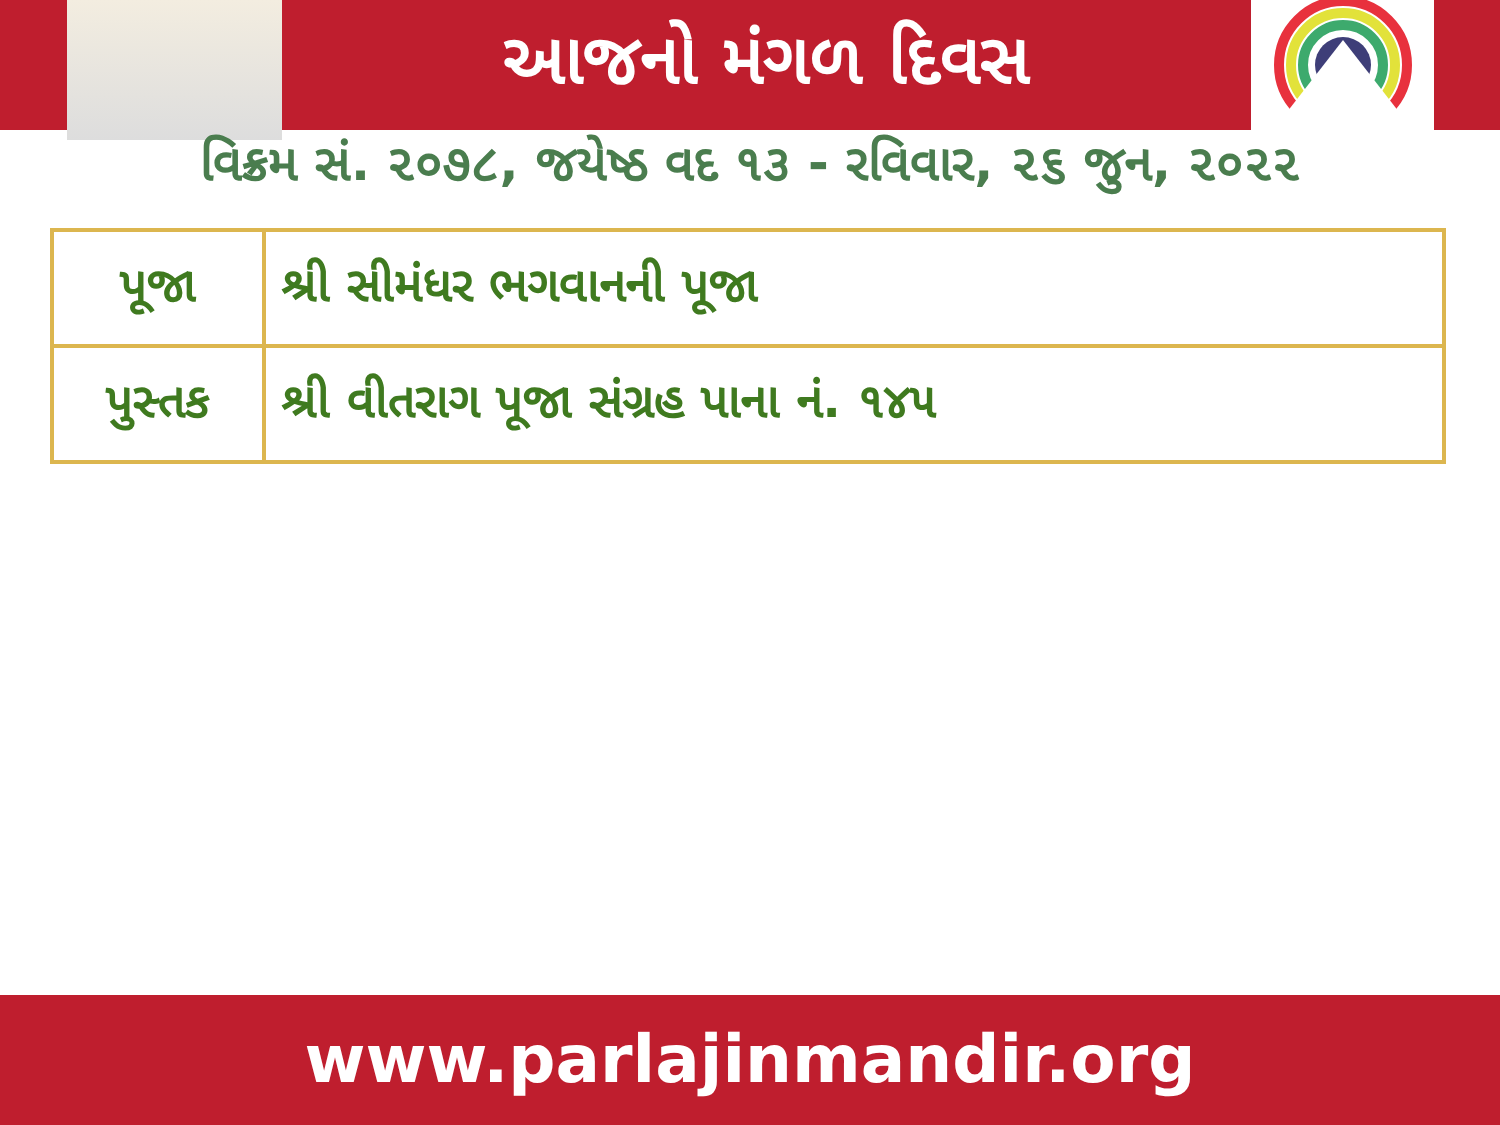આજનો મંગળ દિવસ
વિક્રમ સં. ૨૦૭૮, જયેષ્ઠ વદ ૧૩ - રવિવાર, ૨૬ જુન, ૨૦૨૨
| પૂજા | શ્રી સીમંધર ભગવાનની પૂજા |
| પુસ્તક | શ્રી વીતરાગ પૂજા સંગ્રહ પાના નં. ૧૪૫ |
www.parlajinmandir.org